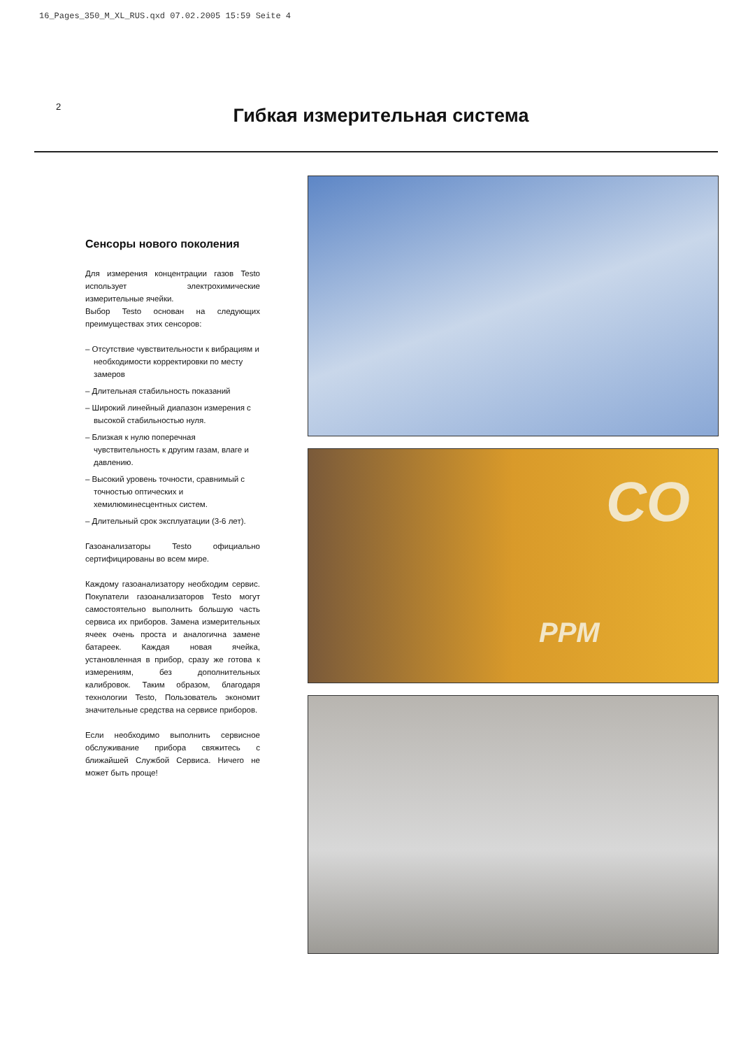16_Pages_350_M_XL_RUS.qxd 07.02.2005 15:59 Seite 4
2
Гибкая измерительная система
Сенсоры нового поколения
Для измерения концентрации газов Testo использует электрохимические измерительные ячейки.
Выбор Testo основан на следующих преимуществах этих сенсоров:
– Отсутствие чувствительности к вибрациям и необходимости корректировки по месту замеров
– Длительная стабильность показаний
– Широкий линейный диапазон измерения с высокой стабильностью нуля.
– Близкая к нулю поперечная чувствительность к другим газам, влаге и давлению.
– Высокий уровень точности, сравнимый с точностью оптических и хемилюминесцентных систем.
– Длительный срок эксплуатации (3-6 лет).
Газоанализаторы Testo официально сертифицированы во всем мире.
Каждому газоанализатору необходим сервис. Покупатели газоанализаторов Testo могут самостоятельно выполнить большую часть сервиса их приборов. Замена измерительных ячеек очень проста и аналогична замене батареек. Каждая новая ячейка, установленная в прибор, сразу же готова к измерениям, без дополнительных калибровок. Таким образом, благодаря технологии Testo, Пользователь экономит значительные средства на сервисе приборов.
Если необходимо выполнить сервисное обслуживание прибора свяжитесь с ближайшей Службой Сервиса. Ничего не может быть проще!
CO
PPM